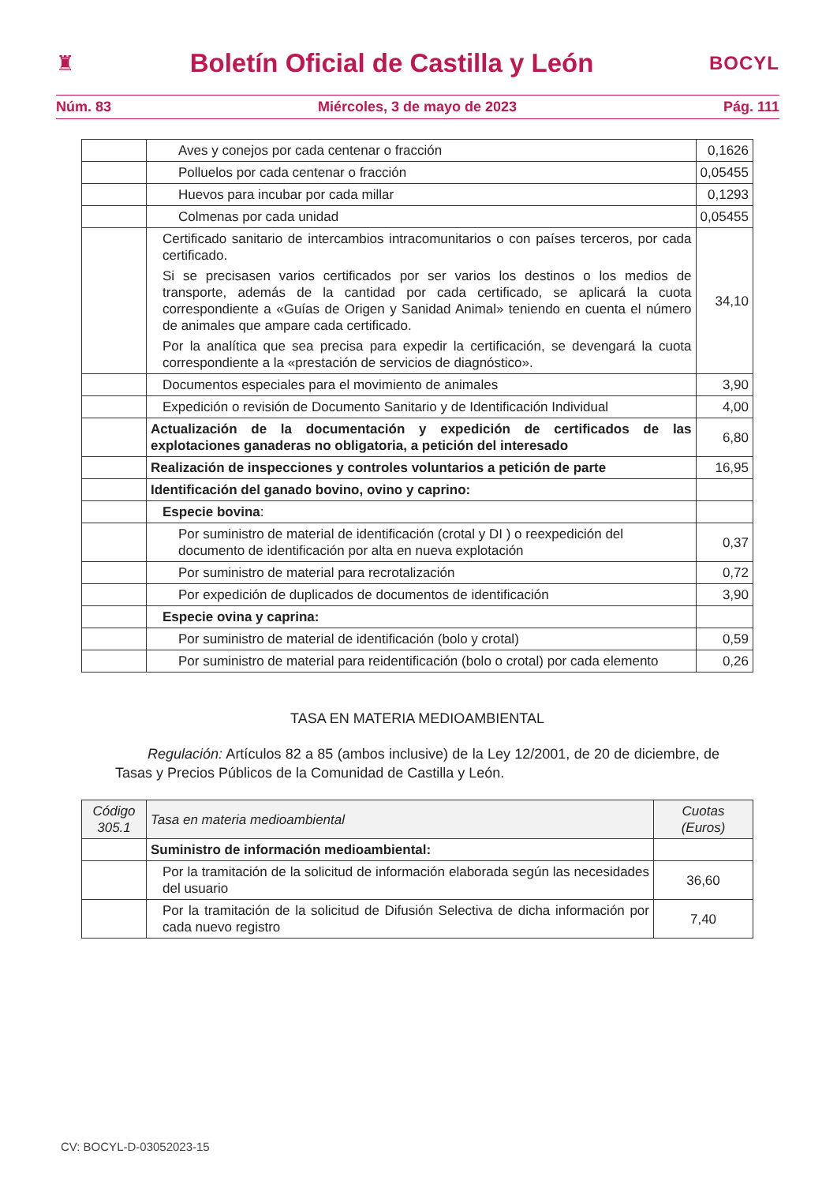♜ Boletín Oficial de Castilla y León BOCYL
Núm. 83 Miércoles, 3 de mayo de 2023 Pág. 111
| | Aves y conejos por cada centenar o fracción | 0,1626 |
| | Polluelos por cada centenar o fracción | 0,05455 |
| | Huevos para incubar por cada millar | 0,1293 |
| | Colmenas por cada unidad | 0,05455 |
| | Certificado sanitario de intercambios intracomunitarios o con países terceros, por cada certificado. Si se precisasen varios certificados por ser varios los destinos o los medios de transporte, además de la cantidad por cada certificado, se aplicará la cuota correspondiente a «Guías de Origen y Sanidad Animal» teniendo en cuenta el número de animales que ampare cada certificado. Por la analítica que sea precisa para expedir la certificación, se devengará la cuota correspondiente a la «prestación de servicios de diagnóstico». | 34,10 |
| | Documentos especiales para el movimiento de animales | 3,90 |
| | Expedición o revisión de Documento Sanitario y de Identificación Individual | 4,00 |
| | Actualización de la documentación y expedición de certificados de las explotaciones ganaderas no obligatoria, a petición del interesado | 6,80 |
| | Realización de inspecciones y controles voluntarios a petición de parte | 16,95 |
| | Identificación del ganado bovino, ovino y caprino: | |
| | Especie bovina : | |
| | Por suministro de material de identificación (crotal y DI ) o reexpedición del documento de identificación por alta en nueva explotación | 0,37 |
| | Por suministro de material para recrotalización | 0,72 |
| | Por expedición de duplicados de documentos de identificación | 3,90 |
| | Especie ovina y caprina: | |
| | Por suministro de material de identificación (bolo y crotal) | 0,59 |
| | Por suministro de material para reidentificación (bolo o crotal) por cada elemento | 0,26 |
TASA EN MATERIA MEDIOAMBIENTAL
Regulación: Artículos 82 a 85 (ambos inclusive) de la Ley 12/2001, de 20 de diciembre, de Tasas y Precios Públicos de la Comunidad de Castilla y León.
| Código 305.1 | Tasa en materia medioambiental | Cuotas (Euros) |
| --- | --- | --- |
| | Suministro de información medioambiental: | |
| | Por la tramitación de la solicitud de información elaborada según las necesidades del usuario | 36,60 |
| | Por la tramitación de la solicitud de Difusión Selectiva de dicha información por cada nuevo registro | 7,40 |
CV: BOCYL-D-03052023-15